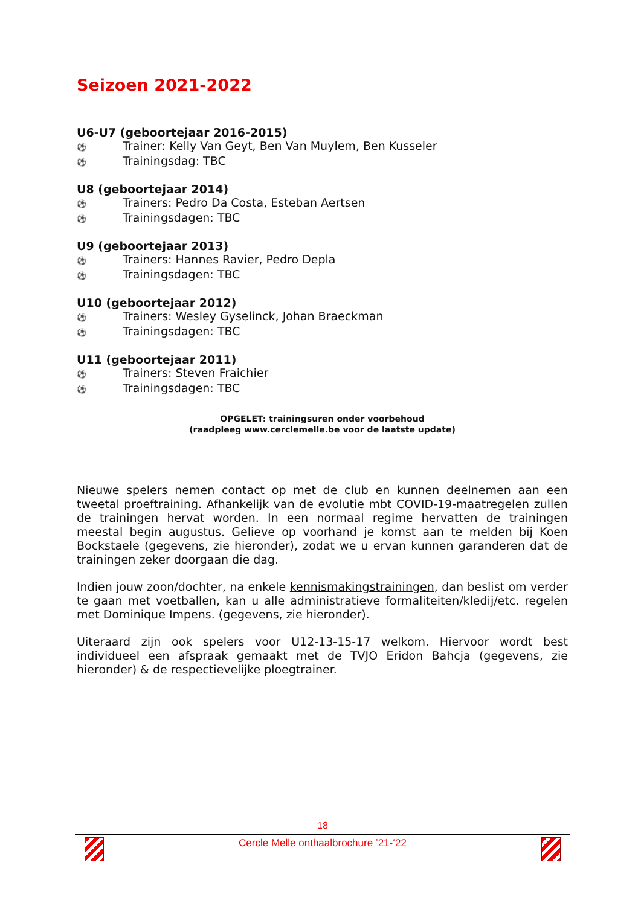Seizoen 2021-2022
U6-U7 (geboortejaar 2016-2015)
⚽ Trainer: Kelly Van Geyt, Ben Van Muylem, Ben Kusseler
⚽ Trainingsdag: TBC
U8 (geboortejaar 2014)
⚽ Trainers: Pedro Da Costa, Esteban Aertsen
⚽ Trainingsdagen: TBC
U9 (geboortejaar 2013)
⚽ Trainers: Hannes Ravier, Pedro Depla
⚽ Trainingsdagen: TBC
U10 (geboortejaar 2012)
⚽ Trainers: Wesley Gyselinck, Johan Braeckman
⚽ Trainingsdagen: TBC
U11 (geboortejaar 2011)
⚽ Trainers: Steven Fraichier
⚽ Trainingsdagen: TBC
OPGELET: trainingsuren onder voorbehoud
(raadpleeg www.cerclemelle.be voor de laatste update)
Nieuwe spelers nemen contact op met de club en kunnen deelnemen aan een tweetal proeftraining. Afhankelijk van de evolutie mbt COVID-19-maatregelen zullen de trainingen hervat worden. In een normaal regime hervatten de trainingen meestal begin augustus. Gelieve op voorhand je komst aan te melden bij Koen Bockstaele (gegevens, zie hieronder), zodat we u ervan kunnen garanderen dat de trainingen zeker doorgaan die dag.
Indien jouw zoon/dochter, na enkele kennismakingstrainingen, dan beslist om verder te gaan met voetballen, kan u alle administratieve formaliteiten/kledij/etc. regelen met Dominique Impens. (gegevens, zie hieronder).
Uiteraard zijn ook spelers voor U12-13-15-17 welkom. Hiervoor wordt best individueel een afspraak gemaakt met de TVJO Eridon Bahcja (gegevens, zie hieronder) & de respectievelijke ploegtrainer.
18
Cercle Melle onthaalbrochure ’21-‘22